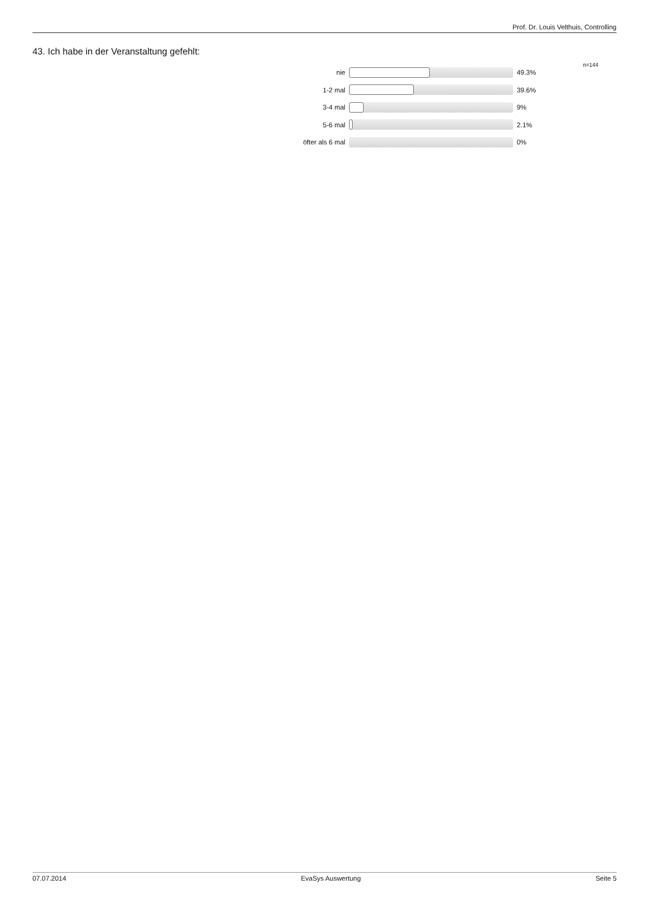Prof. Dr. Louis Velthuis, Controlling
43. Ich habe in der Veranstaltung gefehlt:
n=144
nie 49.3%
1-2 mal 39.6%
3-4 mal 9%
5-6 mal 2.1%
öfter als 6 mal 0%
07.07.2014 EvaSys Auswertung Seite 5